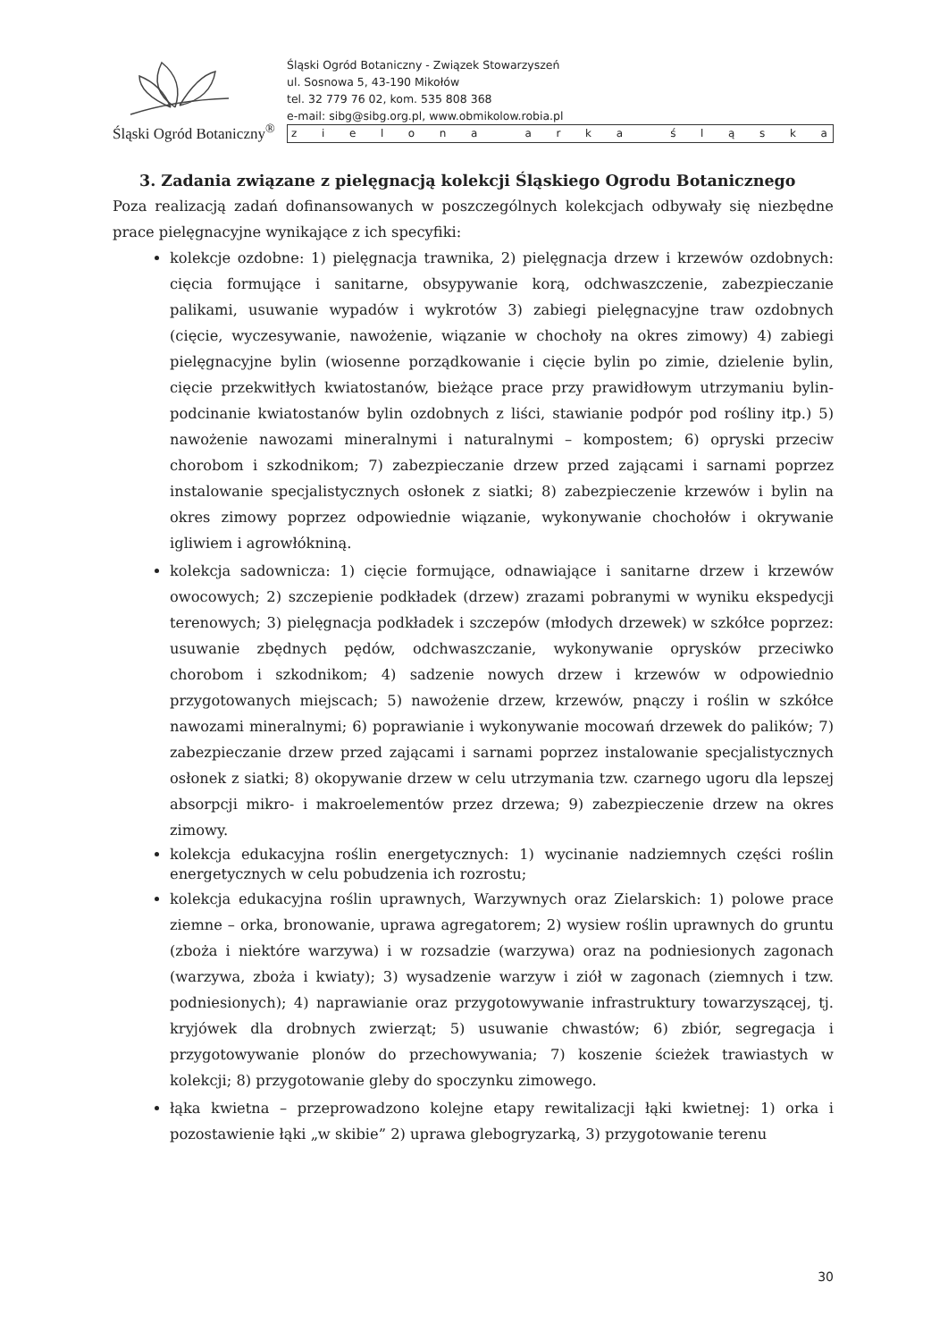Śląski Ogród Botaniczny<sup>®</sup>
Śląski Ogród Botaniczny - Związek Stowarzyszeń
ul. Sosnowa 5, 43-190 Mikołów
tel. 32 779 76 02, kom. 535 808 368
e-mail: sibg@sibg.org.pl, www.obmikolow.robia.pl
zielona arka śląska
3. Zadania związane z pielęgnacją kolekcji Śląskiego Ogrodu Botanicznego
Poza realizacją zadań dofinansowanych w poszczególnych kolekcjach odbywały się niezbędne prace pielęgnacyjne wynikające z ich specyfiki:
kolekcje ozdobne: 1) pielęgnacja trawnika, 2) pielęgnacja drzew i krzewów ozdobnych: cięcia formujące i sanitarne, obsypywanie korą, odchwaszczenie, zabezpieczanie palikami, usuwanie wypadów i wykrotów 3) zabiegi pielęgnacyjne traw ozdobnych (cięcie, wyczesywanie, nawożenie, wiązanie w chochoły na okres zimowy) 4) zabiegi pielęgnacyjne bylin (wiosenne porządkowanie i cięcie bylin po zimie, dzielenie bylin, cięcie przekwitłych kwiatostanów, bieżące prace przy prawidłowym utrzymaniu bylin- podcinanie kwiatostanów bylin ozdobnych z liści, stawianie podpór pod rośliny itp.) 5) nawożenie nawozami mineralnymi i naturalnymi – kompostem; 6) opryski przeciw chorobom i szkodnikom; 7) zabezpieczanie drzew przed zającami i sarnami poprzez instalowanie specjalistycznych osłonek z siatki; 8) zabezpieczenie krzewów i bylin na okres zimowy poprzez odpowiednie wiązanie, wykonywanie chochołów i okrywanie igliwiem i agrowłókniną.
kolekcja sadownicza: 1) cięcie formujące, odnawiające i sanitarne drzew i krzewów owocowych; 2) szczepienie podkładek (drzew) zrazami pobranymi w wyniku ekspedycji terenowych; 3) pielęgnacja podkładek i szczepów (młodych drzewek) w szkółce poprzez: usuwanie zbędnych pędów, odchwaszczanie, wykonywanie oprysków przeciwko chorobom i szkodnikom; 4) sadzenie nowych drzew i krzewów w odpowiednio przygotowanych miejscach; 5) nawożenie drzew, krzewów, pnączy i roślin w szkółce nawozami mineralnymi; 6) poprawianie i wykonywanie mocowań drzewek do palików; 7) zabezpieczanie drzew przed zającami i sarnami poprzez instalowanie specjalistycznych osłonek z siatki; 8) okopywanie drzew w celu utrzymania tzw. czarnego ugoru dla lepszej absorpcji mikro- i makroelementów przez drzewa; 9) zabezpieczenie drzew na okres zimowy.
kolekcja edukacyjna roślin energetycznych: 1) wycinanie nadziemnych części roślin energetycznych w celu pobudzenia ich rozrostu;
kolekcja edukacyjna roślin uprawnych, Warzywnych oraz Zielarskich: 1) polowe prace ziemne – orka, bronowanie, uprawa agregatorem; 2) wysiew roślin uprawnych do gruntu (zboża i niektóre warzywa) i w rozsadzie (warzywa) oraz na podniesionych zagonach (warzywa, zboża i kwiaty); 3) wysadzenie warzyw i ziół w zagonach (ziemnych i tzw. podniesionych); 4) naprawianie oraz przygotowywanie infrastruktury towarzyszącej, tj. kryjówek dla drobnych zwierząt; 5) usuwanie chwastów; 6) zbiór, segregacja i przygotowywanie plonów do przechowywania; 7) koszenie ścieżek trawiastych w kolekcji; 8) przygotowanie gleby do spoczynku zimowego.
łąka kwietna – przeprowadzono kolejne etapy rewitalizacji łąki kwietnej: 1) orka i pozostawienie łąki „w skibie” 2) uprawa glebogryzarką, 3) przygotowanie terenu
30